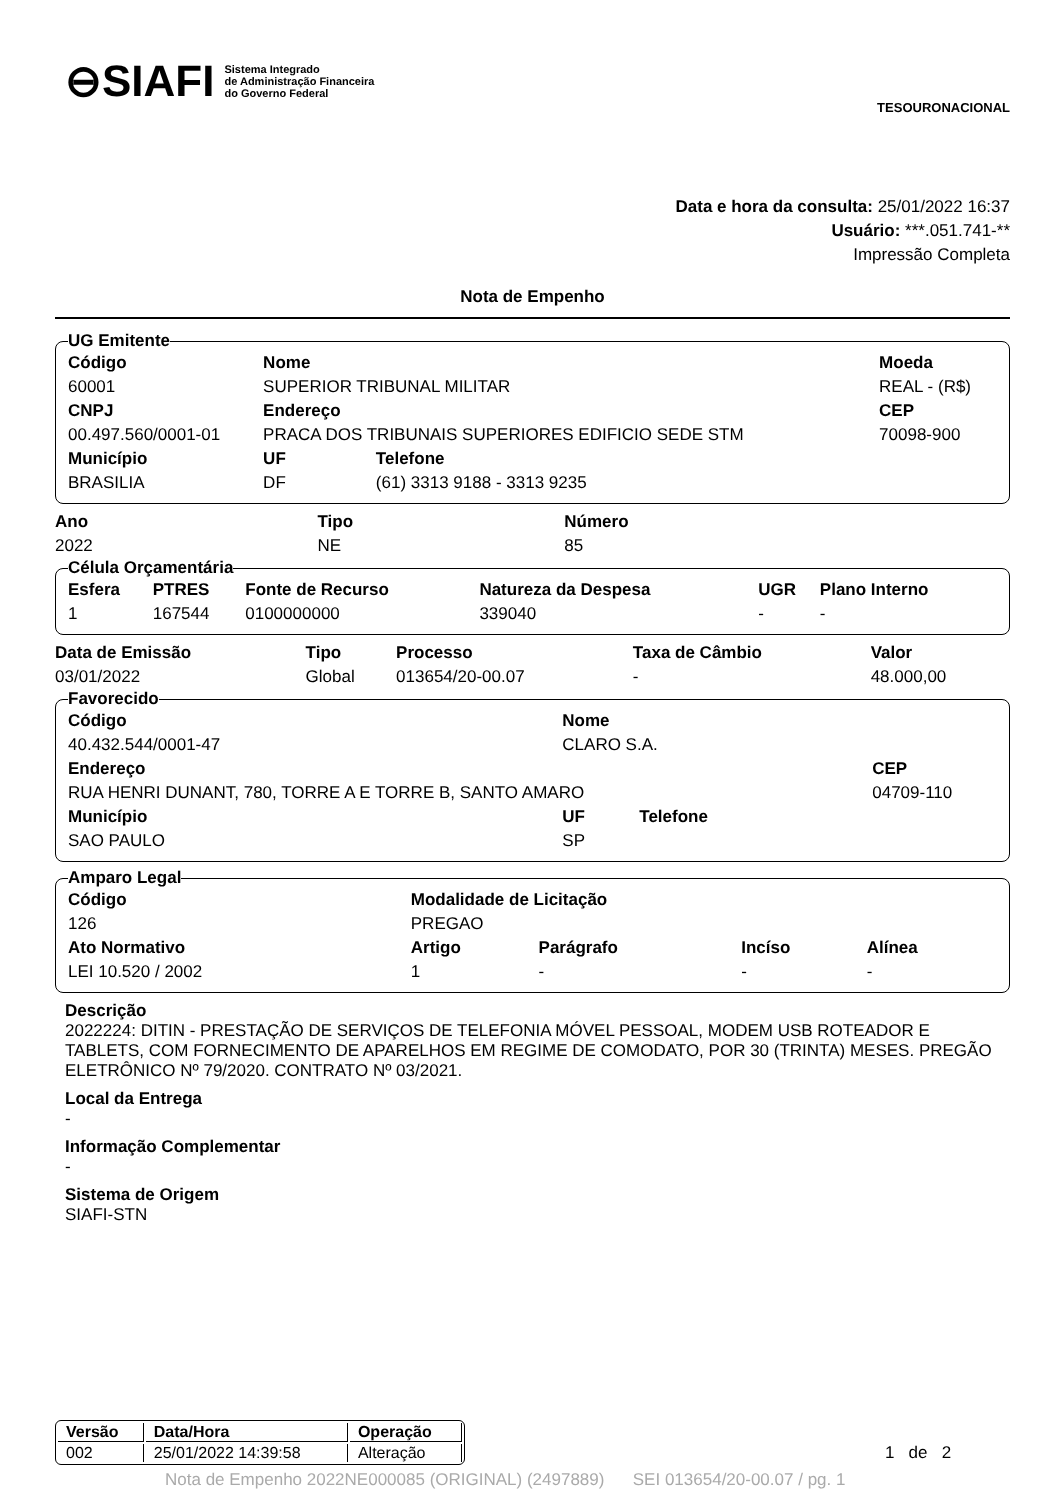⊖SIAFI Sistema Integrado
de Administração Financeira
do Governo Federal
TESOURONACIONAL
Data e hora da consulta: 25/01/2022 16:37
Usuário: ***.051.741-**
Impressão Completa
Nota de Empenho
UG Emitente
| Código | Nome | | Moeda |
| --- | --- | --- | --- |
| 60001 | SUPERIOR TRIBUNAL MILITAR | | REAL - (R$) |
| CNPJ | Endereço | | CEP |
| 00.497.560/0001-01 | PRACA DOS TRIBUNAIS SUPERIORES EDIFICIO SEDE STM | | 70098-900 |
| Município | UF | Telefone | |
| BRASILIA | DF | (61) 3313 9188 - 3313 9235 | |
| Ano | Tipo | Número |
| --- | --- | --- |
| 2022 | NE | 85 |
Célula Orçamentária
| Esfera | PTRES | Fonte de Recurso | Natureza da Despesa | UGR | Plano Interno |
| --- | --- | --- | --- | --- | --- |
| 1 | 167544 | 0100000000 | 339040 | - | - |
| Data de Emissão | Tipo | Processo | Taxa de Câmbio | Valor |
| --- | --- | --- | --- | --- |
| 03/01/2022 | Global | 013654/20-00.07 | - | 48.000,00 |
Favorecido
| Código | Nome | | |
| --- | --- | --- | --- |
| 40.432.544/0001-47 | CLARO S.A. | | |
| Endereço | | | CEP |
| RUA HENRI DUNANT, 780, TORRE A E TORRE B, SANTO AMARO | | | 04709-110 |
| Município | UF | Telefone | |
| SAO PAULO | SP | | |
Amparo Legal
| Código | Modalidade de Licitação | | | |
| --- | --- | --- | --- | --- |
| 126 | PREGAO | | | |
| Ato Normativo | Artigo | Parágrafo | Incíso | Alínea |
| LEI 10.520 / 2002 | 1 | - | - | - |
Descrição
2022224: DITIN - PRESTAÇÃO DE SERVIÇOS DE TELEFONIA MÓVEL PESSOAL, MODEM USB ROTEADOR E TABLETS, COM FORNECIMENTO DE APARELHOS EM REGIME DE COMODATO, POR 30 (TRINTA) MESES. PREGÃO ELETRÔNICO Nº 79/2020. CONTRATO Nº 03/2021.
Local da Entrega
-
Informação Complementar
-
Sistema de Origem
SIAFI-STN
| Versão | Data/Hora | Operação |
| --- | --- | --- |
| 002 | 25/01/2022 14:39:58 | Alteração |
1 de 2
Nota de Empenho 2022NE000085 (ORIGINAL) (2497889) SEI 013654/20-00.07 / pg. 1